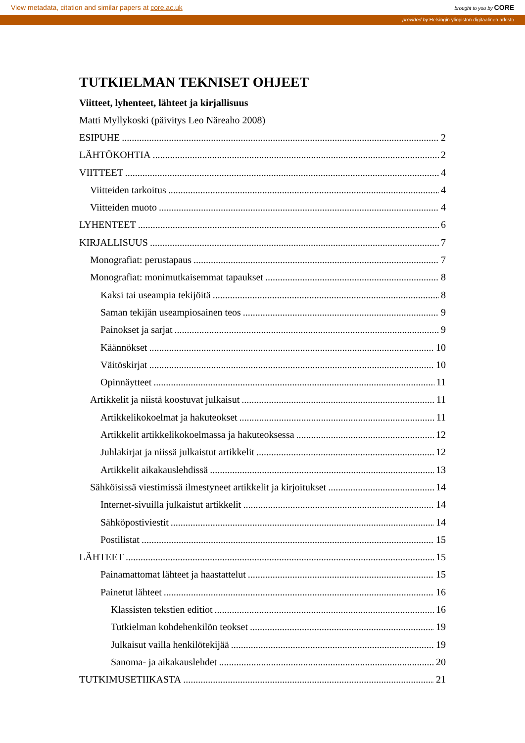View metadata, citation and similar papers at core.ac.uk brought to you by CORE
provided by Helsingin yliopiston digitaalinen arkisto
TUTKIELMAN TEKNISET OHJEET
Viitteet, lyhenteet, lähteet ja kirjallisuus
Matti Myllykoski (päivitys Leo Näreaho 2008)
ESIPUHE 2
LÄHTÖKOHTIA 2
VIITTEET 4
Viitteiden tarkoitus 4
Viitteiden muoto 4
LYHENTEET 6
KIRJALLISUUS 7
Monografiat: perustapaus 7
Monografiat: monimutkaisemmat tapaukset 8
Kaksi tai useampia tekijöitä 8
Saman tekijän useampiosainen teos 9
Painokset ja sarjat 9
Käännökset 10
Väitöskirjat 10
Opinnäytteet 11
Artikkelit ja niistä koostuvat julkaisut 11
Artikkelikokoelmat ja hakuteokset 11
Artikkelit artikkelikokoelmassa ja hakuteoksessa 12
Juhlakirjat ja niissä julkaistut artikkelit 12
Artikkelit aikakauslehdissä 13
Sähköisissä viestimissä ilmestyneet artikkelit ja kirjoitukset 14
Internet-sivuilla julkaistut artikkelit 14
Sähköpostiviestit 14
Postilistat 15
LÄHTEET 15
Painamattomat lähteet ja haastattelut 15
Painetut lähteet 16
Klassisten tekstien editiot 16
Tutkielman kohdehenkilön teokset 19
Julkaisut vailla henkilötekijää 19
Sanoma- ja aikakauslehdet 20
TUTKIMUSETIIKASTA 21